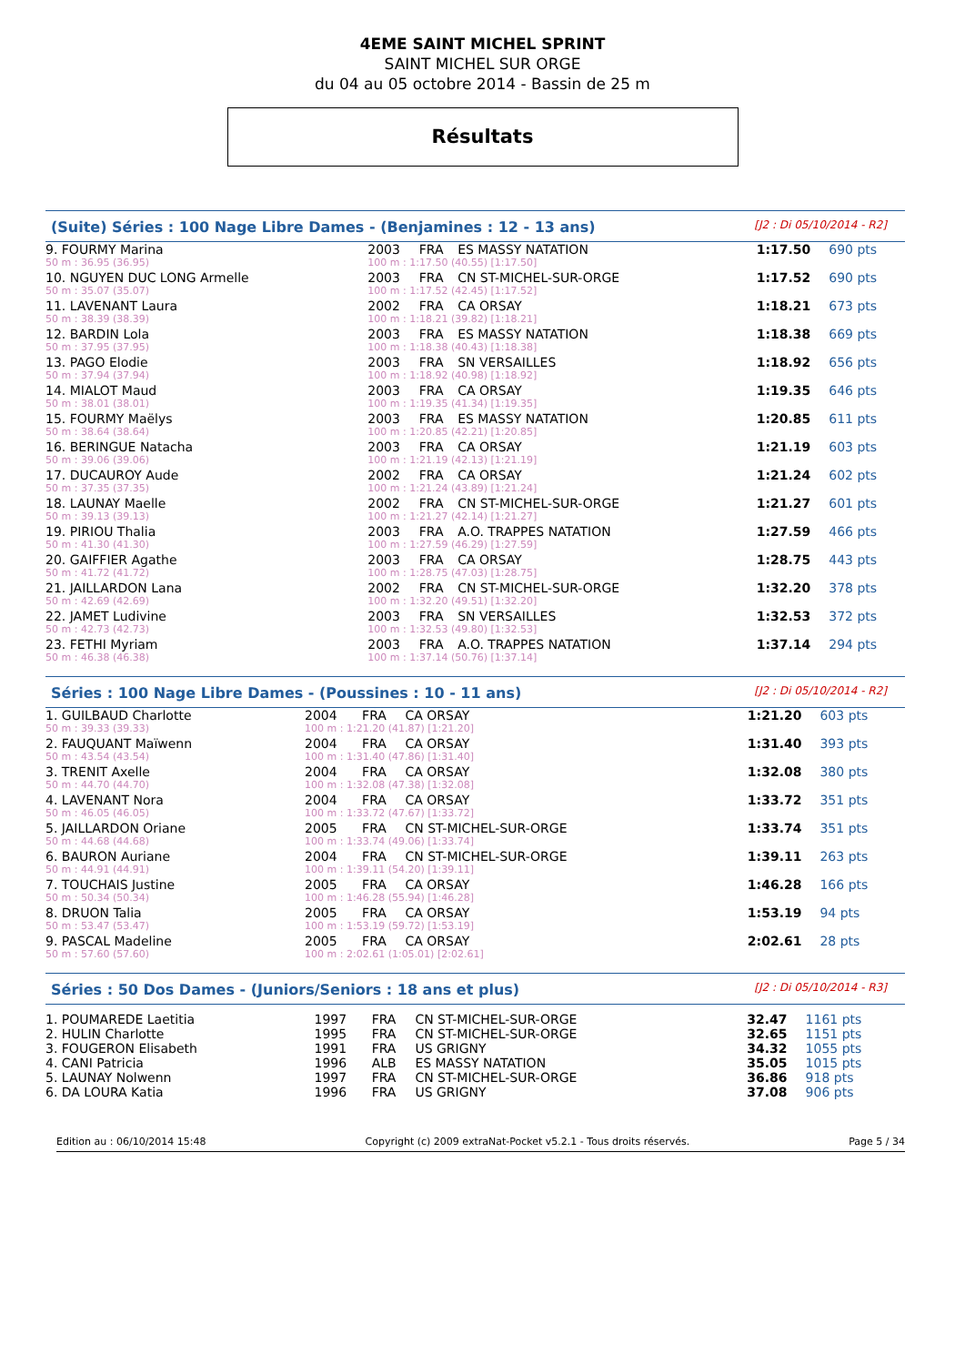4EME SAINT MICHEL SPRINT
SAINT MICHEL SUR ORGE
du 04 au 05 octobre 2014 - Bassin de 25 m
Résultats
(Suite) Séries : 100 Nage Libre Dames - (Benjamines : 12 - 13 ans) [J2 : Di 05/10/2014 - R2]
| 9. FOURMY Marina | | 2003 | FRA | ES MASSY NATATION | 1:17.50 | 690 pts |
| 50 m : 36.95 (36.95) | 100 m : 1:17.50 (40.55) [1:17.50] | | | | | |
| 10. NGUYEN DUC LONG Armelle | | 2003 | FRA | CN ST-MICHEL-SUR-ORGE | 1:17.52 | 690 pts |
| 50 m : 35.07 (35.07) | 100 m : 1:17.52 (42.45) [1:17.52] | | | | | |
| 11. LAVENANT Laura | | 2002 | FRA | CA ORSAY | 1:18.21 | 673 pts |
| 50 m : 38.39 (38.39) | 100 m : 1:18.21 (39.82) [1:18.21] | | | | | |
| 12. BARDIN Lola | | 2003 | FRA | ES MASSY NATATION | 1:18.38 | 669 pts |
| 50 m : 37.95 (37.95) | 100 m : 1:18.38 (40.43) [1:18.38] | | | | | |
| 13. PAGO Elodie | | 2003 | FRA | SN VERSAILLES | 1:18.92 | 656 pts |
| 50 m : 37.94 (37.94) | 100 m : 1:18.92 (40.98) [1:18.92] | | | | | |
| 14. MIALOT Maud | | 2003 | FRA | CA ORSAY | 1:19.35 | 646 pts |
| 50 m : 38.01 (38.01) | 100 m : 1:19.35 (41.34) [1:19.35] | | | | | |
| 15. FOURMY Maëlys | | 2003 | FRA | ES MASSY NATATION | 1:20.85 | 611 pts |
| 50 m : 38.64 (38.64) | 100 m : 1:20.85 (42.21) [1:20.85] | | | | | |
| 16. BERINGUE Natacha | | 2003 | FRA | CA ORSAY | 1:21.19 | 603 pts |
| 50 m : 39.06 (39.06) | 100 m : 1:21.19 (42.13) [1:21.19] | | | | | |
| 17. DUCAUROY Aude | | 2002 | FRA | CA ORSAY | 1:21.24 | 602 pts |
| 50 m : 37.35 (37.35) | 100 m : 1:21.24 (43.89) [1:21.24] | | | | | |
| 18. LAUNAY Maelle | | 2002 | FRA | CN ST-MICHEL-SUR-ORGE | 1:21.27 | 601 pts |
| 50 m : 39.13 (39.13) | 100 m : 1:21.27 (42.14) [1:21.27] | | | | | |
| 19. PIRIOU Thalia | | 2003 | FRA | A.O. TRAPPES NATATION | 1:27.59 | 466 pts |
| 50 m : 41.30 (41.30) | 100 m : 1:27.59 (46.29) [1:27.59] | | | | | |
| 20. GAIFFIER Agathe | | 2003 | FRA | CA ORSAY | 1:28.75 | 443 pts |
| 50 m : 41.72 (41.72) | 100 m : 1:28.75 (47.03) [1:28.75] | | | | | |
| 21. JAILLARDON Lana | | 2002 | FRA | CN ST-MICHEL-SUR-ORGE | 1:32.20 | 378 pts |
| 50 m : 42.69 (42.69) | 100 m : 1:32.20 (49.51) [1:32.20] | | | | | |
| 22. JAMET Ludivine | | 2003 | FRA | SN VERSAILLES | 1:32.53 | 372 pts |
| 50 m : 42.73 (42.73) | 100 m : 1:32.53 (49.80) [1:32.53] | | | | | |
| 23. FETHI Myriam | | 2003 | FRA | A.O. TRAPPES NATATION | 1:37.14 | 294 pts |
| 50 m : 46.38 (46.38) | 100 m : 1:37.14 (50.76) [1:37.14] | | | | | |
Séries : 100 Nage Libre Dames - (Poussines : 10 - 11 ans) [J2 : Di 05/10/2014 - R2]
| 1. GUILBAUD Charlotte | | 2004 | FRA | CA ORSAY | 1:21.20 | 603 pts |
| 50 m : 39.33 (39.33) | 100 m : 1:21.20 (41.87) [1:21.20] | | | | | |
| 2. FAUQUANT Maïwenn | | 2004 | FRA | CA ORSAY | 1:31.40 | 393 pts |
| 50 m : 43.54 (43.54) | 100 m : 1:31.40 (47.86) [1:31.40] | | | | | |
| 3. TRENIT Axelle | | 2004 | FRA | CA ORSAY | 1:32.08 | 380 pts |
| 50 m : 44.70 (44.70) | 100 m : 1:32.08 (47.38) [1:32.08] | | | | | |
| 4. LAVENANT Nora | | 2004 | FRA | CA ORSAY | 1:33.72 | 351 pts |
| 50 m : 46.05 (46.05) | 100 m : 1:33.72 (47.67) [1:33.72] | | | | | |
| 5. JAILLARDON Oriane | | 2005 | FRA | CN ST-MICHEL-SUR-ORGE | 1:33.74 | 351 pts |
| 50 m : 44.68 (44.68) | 100 m : 1:33.74 (49.06) [1:33.74] | | | | | |
| 6. BAURON Auriane | | 2004 | FRA | CN ST-MICHEL-SUR-ORGE | 1:39.11 | 263 pts |
| 50 m : 44.91 (44.91) | 100 m : 1:39.11 (54.20) [1:39.11] | | | | | |
| 7. TOUCHAIS Justine | | 2005 | FRA | CA ORSAY | 1:46.28 | 166 pts |
| 50 m : 50.34 (50.34) | 100 m : 1:46.28 (55.94) [1:46.28] | | | | | |
| 8. DRUON Talia | | 2005 | FRA | CA ORSAY | 1:53.19 | 94 pts |
| 50 m : 53.47 (53.47) | 100 m : 1:53.19 (59.72) [1:53.19] | | | | | |
| 9. PASCAL Madeline | | 2005 | FRA | CA ORSAY | 2:02.61 | 28 pts |
| 50 m : 57.60 (57.60) | 100 m : 2:02.61 (1:05.01) [2:02.61] | | | | | |
Séries : 50 Dos Dames - (Juniors/Seniors : 18 ans et plus) [J2 : Di 05/10/2014 - R3]
| 1. POUMAREDE Laetitia | | 1997 | FRA | CN ST-MICHEL-SUR-ORGE | 32.47 | 1161 pts |
| 2. HULIN Charlotte | | 1995 | FRA | CN ST-MICHEL-SUR-ORGE | 32.65 | 1151 pts |
| 3. FOUGERON Elisabeth | | 1991 | FRA | US GRIGNY | 34.32 | 1055 pts |
| 4. CANI Patricia | | 1996 | ALB | ES MASSY NATATION | 35.05 | 1015 pts |
| 5. LAUNAY Nolwenn | | 1997 | FRA | CN ST-MICHEL-SUR-ORGE | 36.86 | 918 pts |
| 6. DA LOURA Katia | | 1996 | FRA | US GRIGNY | 37.08 | 906 pts |
Edition au : 06/10/2014 15:48 Copyright (c) 2009 extraNat-Pocket v5.2.1 - Tous droits réservés. Page 5 / 34